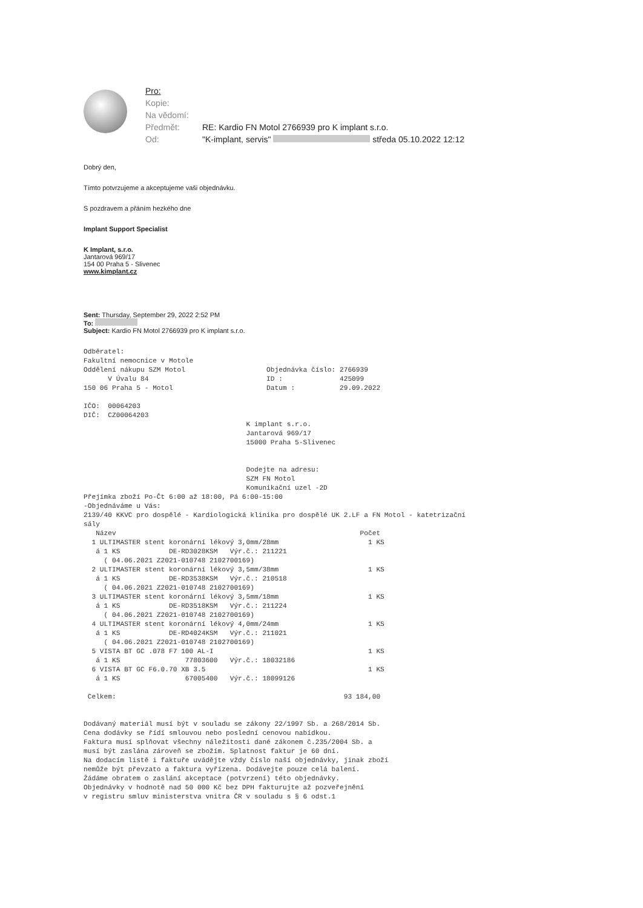Pro:
Kopie:
Na vědomí:
Předmět: RE: Kardio FN Motol 2766939 pro K implant s.r.o.
Od: "K-implant, servis" středa 05.10.2022 12:12
Dobrý den,
Tímto potvrzujeme a akceptujeme vaši objednávku.
S pozdravem a přáním hezkého dne
Implant Support Specialist
K Implant, s.r.o.
Jantarová 969/17
154 00 Praha 5 - Slivenec
www.kimplant.cz
Sent: Thursday, September 29, 2022 2:52 PM
To:
Subject: Kardio FN Motol 2766939 pro K implant s.r.o.
Odběratel:
Fakultní nemocnice v Motole
Oddělení nákupu SZM Motol                    Objednávka číslo: 2766939
      V Úvalu 84                             ID :              425099
150 06 Praha 5 - Motol                       Datum :           29.09.2022

IČO:  00064203
DIČ:  CZ00064203
                                        K implant s.r.o.
                                        Jantarová 969/17
                                        15000 Praha 5-Slivenec


                                        Dodejte na adresu:
                                        SZM FN Motol
                                        Komunikační uzel -2D
Přejímka zboží Po-Čt 6:00 až 18:00, Pá 6:00-15:00
-Objednáváme u Vás:
2139/40 KKVC pro dospělé - Kardiologická klinika pro dospělé UK 2.LF a FN Motol - katetrizační
sály
   Název                                                            Počet
  1 ULTIMASTER stent koronární lékový 3,0mm/28mm                      1 KS
   á 1 KS            DE-RD3028KSM   Výr.č.: 211221
     ( 04.06.2021 Z2021-010748 2102700169)
  2 ULTIMASTER stent koronární lékový 3,5mm/38mm                      1 KS
   á 1 KS            DE-RD3538KSM   Výr.č.: 210518
     ( 04.06.2021 Z2021-010748 2102700169)
  3 ULTIMASTER stent koronární lékový 3,5mm/18mm                      1 KS
   á 1 KS            DE-RD3518KSM   Výr.č.: 211224
     ( 04.06.2021 Z2021-010748 2102700169)
  4 ULTIMASTER stent koronární lékový 4,0mm/24mm                      1 KS
   á 1 KS            DE-RD4024KSM   Výr.č.: 211021
     ( 04.06.2021 Z2021-010748 2102700169)
  5 VISTA BT GC .078 F7 100 AL-I                                      1 KS
   á 1 KS                77803600   Výr.č.: 18032186
  6 VISTA BT GC F6.0.70 XB 3.5                                        1 KS
   á 1 KS                67005400   Výr.č.: 18099126

 Celkem:                                                        93 184,00


Dodávaný materiál musí být v souladu se zákony 22/1997 Sb. a 268/2014 Sb.
Cena dodávky se řídí smlouvou nebo poslední cenovou nabídkou.
Faktura musí splňovat všechny náležitosti dané zákonem č.235/2004 Sb. a
musí být zaslána zároveň se zbožím. Splatnost faktur je 60 dní.
Na dodacím listě i faktuře uvádějte vždy číslo naší objednávky, jinak zboží
nemůže být převzato a faktura vyřízena. Dodávejte pouze celá balení.
Žádáme obratem o zaslání akceptace (potvrzení) této objednávky.
Objednávky v hodnotě nad 50 000 Kč bez DPH fakturujte až pozveřejnění
v registru smluv ministerstva vnitra ČR v souladu s § 6 odst.1